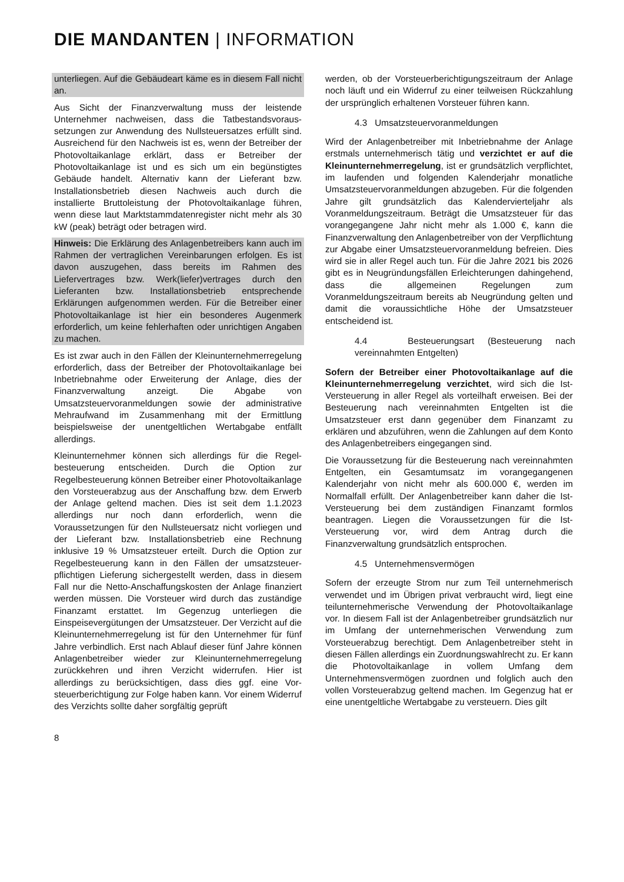DIE MANDANTEN | INFORMATION
unterliegen. Auf die Gebäudeart käme es in diesem Fall nicht an.
Aus Sicht der Finanzverwaltung muss der leistende Unternehmer nachweisen, dass die Tatbestandsvoraus­setzungen zur Anwendung des Nullsteuersatzes erfüllt sind. Ausreichend für den Nachweis ist es, wenn der Betreiber der Photovoltaikanlage erklärt, dass er Betreiber der Photovoltaikanlage ist und es sich um ein begünstigtes Gebäude handelt. Alternativ kann der Lieferant bzw. Installationsbetrieb diesen Nachweis auch durch die installierte Bruttoleistung der Photovoltaikanlage führen, wenn diese laut Marktstammdatenregister nicht mehr als 30 kW (peak) beträgt oder betragen wird.
Hinweis: Die Erklärung des Anlagenbetreibers kann auch im Rahmen der vertraglichen Vereinbarungen erfolgen. Es ist davon auszugehen, dass bereits im Rahmen des Liefervertrages bzw. Werk(liefer)vertrages durch den Lieferanten bzw. Installationsbetrieb entsprechende Erklärungen aufgenommen werden. Für die Betreiber einer Photovoltaikanlage ist hier ein besonderes Augenmerk erforderlich, um keine fehlerhaften oder unrichtigen Angaben zu machen.
Es ist zwar auch in den Fällen der Kleinunternehmer­regelung erforderlich, dass der Betreiber der Photovoltaik­anlage bei Inbetriebnahme oder Erweiterung der Anlage, dies der Finanzverwaltung anzeigt. Die Abgabe von Umsatzsteuervoranmeldungen sowie der administrative Mehraufwand im Zusammenhang mit der Ermittlung beispielsweise der unentgeltlichen Wertabgabe entfällt allerdings.
Kleinunternehmer können sich allerdings für die Regel­besteuerung entscheiden. Durch die Option zur Regelbesteuerung können Betreiber einer Photovoltaikanlage den Vorsteuerabzug aus der Anschaffung bzw. dem Erwerb der Anlage geltend machen. Dies ist seit dem 1.1.2023 allerdings nur noch dann erforderlich, wenn die Voraussetzungen für den Nullsteuersatz nicht vorliegen und der Lieferant bzw. Installationsbetrieb eine Rechnung inklusive 19 % Umsatzsteuer erteilt. Durch die Option zur Regel­besteuerung kann in den Fällen der umsatzsteuer­pflichtigen Lieferung sichergestellt werden, dass in diesem Fall nur die Netto-Anschaffungskosten der Anlage finanziert werden müssen. Die Vorsteuer wird durch das zuständige Finanzamt erstattet. Im Gegenzug unterliegen die Einspeisevergütungen der Umsatzsteuer. Der Verzicht auf die Kleinunternehmerregelung ist für den Unternehmer für fünf Jahre verbindlich. Erst nach Ablauf dieser fünf Jahre können Anlagenbetreiber wieder zur Kleinunternehmer­regelung zurückkehren und ihren Verzicht widerrufen. Hier ist allerdings zu berücksichtigen, dass dies ggf. eine Vor­steuerberichtigung zur Folge haben kann. Vor einem Widerruf des Verzichts sollte daher sorgfältig geprüft
werden, ob der Vorsteuerberichtigungszeitraum der Anlage noch läuft und ein Widerruf zu einer teilweisen Rück­zahlung der ursprünglich erhaltenen Vorsteuer führen kann.
4.3 Umsatzsteuervoranmeldungen
Wird der Anlagenbetreiber mit Inbetriebnahme der Anlage erstmals unternehmerisch tätig und verzichtet er auf die Kleinunternehmerregelung, ist er grundsätzlich verpflichtet, im laufenden und folgenden Kalenderjahr monatliche Umsatzsteuervoranmeldungen abzugeben. Für die folgenden Jahre gilt grundsätzlich das Kalendervierteljahr als Voranmeldungszeitraum. Beträgt die Umsatzsteuer für das vorangegangene Jahr nicht mehr als 1.000 €, kann die Finanzverwaltung den Anlagenbetreiber von der Verpflichtung zur Abgabe einer Umsatzsteuervoranmeldung befreien. Dies wird sie in aller Regel auch tun. Für die Jahre 2021 bis 2026 gibt es in Neugründungsfällen Erleichterungen dahingehend, dass die allgemeinen Regelungen zum Voranmeldungszeitraum bereits ab Neugründung gelten und damit die voraussichtliche Höhe der Umsatzsteuer entscheidend ist.
4.4 Besteuerungsart (Besteuerung nach vereinnahmten Entgelten)
Sofern der Betreiber einer Photovoltaikanlage auf die Kleinunternehmerregelung verzichtet, wird sich die Ist-Versteuerung in aller Regel als vorteilhaft erweisen. Bei der Besteuerung nach vereinnahmten Entgelten ist die Umsatzsteuer erst dann gegenüber dem Finanzamt zu erklären und abzuführen, wenn die Zahlungen auf dem Konto des Anlagenbetreibers eingegangen sind.
Die Voraussetzung für die Besteuerung nach vereinnahmten Entgelten, ein Gesamtumsatz im vorangegangenen Kalenderjahr von nicht mehr als 600.000 €, werden im Normalfall erfüllt. Der Anlagenbetreiber kann daher die Ist-Versteuerung bei dem zuständigen Finanzamt formlos beantragen. Liegen die Voraussetzungen für die Ist-Versteuerung vor, wird dem Antrag durch die Finanzverwaltung grundsätzlich ent­sprochen.
4.5 Unternehmensvermögen
Sofern der erzeugte Strom nur zum Teil unternehmerisch verwendet und im Übrigen privat verbraucht wird, liegt eine teilunternehmerische Verwendung der Photovoltaikanlage vor. In diesem Fall ist der Anlagenbetreiber grundsätzlich nur im Umfang der unternehmerischen Verwendung zum Vorsteuerabzug berechtigt. Dem Anlagenbetreiber steht in diesen Fällen allerdings ein Zuordnungswahlrecht zu. Er kann die Photovoltaikanlage in vollem Umfang dem Unternehmensvermögen zuordnen und folglich auch den vollen Vorsteuerabzug geltend machen. Im Gegenzug hat er eine unentgeltliche Wertabgabe zu versteuern. Dies gilt
8